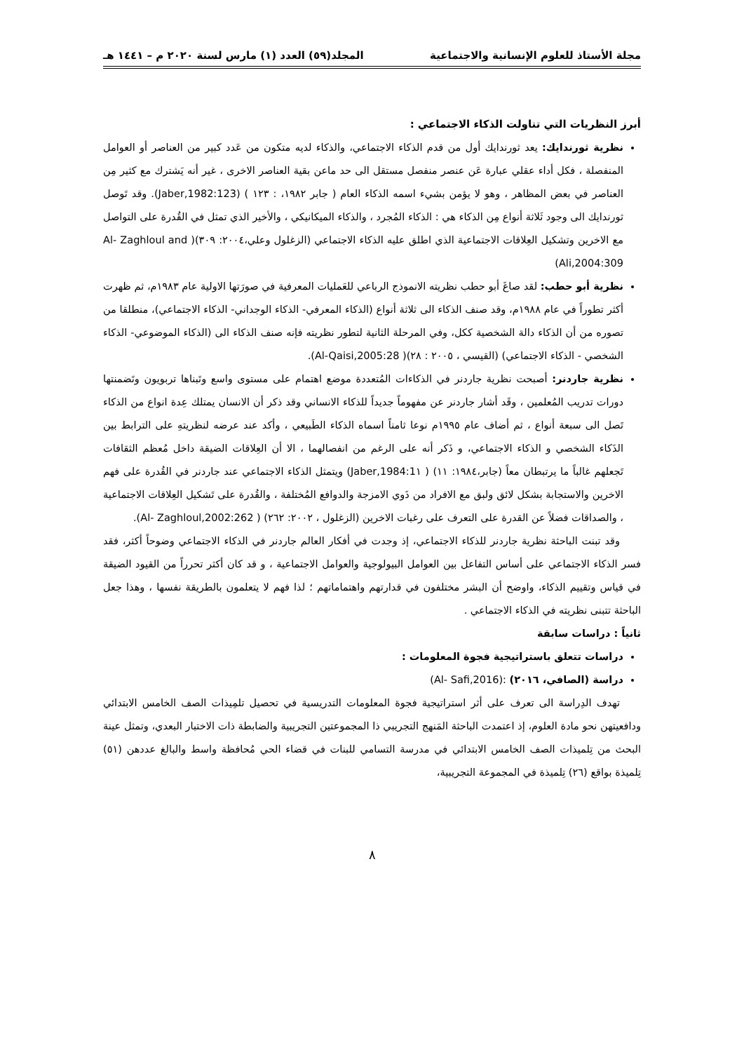مجلة الأستاذ للعلوم الإنسانية والاجتماعية المجلد(٥٩) العدد (١) مارس لسنة ٢٠٢٠ م – ١٤٤١ هـ
أبرز النظريات التي تناولت الذكاء الاجتماعي :
نظرية ثورندايك: يعد ثورندايك أول من قدم الذكاء الاجتماعي، والذكاء لديه متكون من عَدد كبير من العناصر أو العوامل المنفصلة ، فكل أداء عقلي عبارة عَن عنصر منفصل مستقل الى حد ماعن بقية العناصر الاخرى ، غير أنه يَشترك مع كثير مِن العناصر في بعض المظاهر ، وهو لا يؤمن بشيء اسمه الذكاء العام ( جابر ١٩٨٢، : ١٢٣ ) (Jaber,1982:123). وقد تَوصل ثورندايك الى وجود ثَلاثة أنواع مِن الذكاء هي : الذكاء المُجرد ، والذكاء الميكانيكي ، والأخير الذي تمثل في القُدرة على التواصل مع الاخرين وتشكيل العِلاقات الاجتماعية الذي اطلق عليه الذكاء الاجتماعي (الزغلول وعلي،٢٠٠٤: ٣٠٩)( Al- Zaghloul and Ali,2004:309)
نظرية أبو حطب: لقد صاغَ أبو حطب نظريته الانموذج الرباعي للعَمليات المعرفية في صورَتها الاولية عام ١٩٨٣م، ثم ظهرت أكثر تطوراً في عام ١٩٨٨م، وقد صنف الذكاء الى ثلاثة أنواع (الذكاء المعرفي- الذكاء الوجداني- الذكاء الاجتماعي)، منطلقا من تصوره من أن الذكاء دالة الشخصية ككل، وفي المرحلة الثانية لتطور نظريته فإنه صنف الذكاء الى (الذكاء الموضوعي- الذكاء الشخصي - الذكاء الاجتماعي) (القيسي ، ٢٠٠٥ : ٢٨)( Al-Qaisi,2005:28).
نظرية جاردنر: أصبحت نظرية جاردنر في الذكاءات المُتعددة موضع اهتمام على مستوى واسع وتَبناها تربويون وتَضمنتها دورات تدريب المُعلمين ، وقَد أشار جاردنر عن مفهوماً جديداً للذكاء الانساني وقد ذكر أن الانسان يمتلك عِدة انواع من الذكاء تَصل الى سبعة أنواع ، ثم أضاف عام ١٩٩٥م نوعا ثامناً اسماه الذكاء الطَبيعي ، وأكد عند عرضه لنظريتهِ على الترابط بين الذَكاء الشخصي و الذكاء الاجتماعي، و ذَكر أنه على الرغم من انفصالهما ، الا أن العِلاقات الضيقة داخل مُعظم الثقافات تَجعلهم غالباً ما يرتبطان معاً (جابر،١٩٨٤: ١١) ( Jaber,1984:1١) ويتمثل الذكاء الاجتماعي عند جاردنر في القُدرة على فهم الاخرين والاستجابة بشكل لائق ولبق مع الافراد من ذَوي الامزجة والدوافع المُختلفة ، والقُدرة على تَشكيل العِلاقات الاجتماعية ، والصداقات فضلاً عن القدرة على التعرف على رغبات الاخرين (الزغلول ، ٢٠٠٢: ٢٦٢) ( Al- Zaghloul,2002:262).
وقد تبنت الباحثة نظرية جاردنر للذكاء الاجتماعي، إذ وجدت في أفكار العالم جاردنر في الذكاء الاجتماعي وضوحاً أكثر، فقد فسر الذكاء الاجتماعي على أساس التفاعل بين العوامل البيولوجية والعوامل الاجتماعية ، و قد كان أكثر تحرراً من القيود الضيقة في قياس وتقييم الذكاء، واوضح أن البشر مختلفون في قدارتهم واهتماماتهم ؛ لذا فهم لا يتعلمون بالطريقة نفسها ، وهذا جعل الباحثة تتبنى نظريته في الذكاء الاجتماعي .
ثانياً : دراسات سابقة
دراسات تتعلق باستراتيجية فجوة المعلومات :
دراسة (الصافي، ٢٠١٦) :(Al- Safi,2016)
تهدف الدِراسة الى تعرف على أثر استراتيجية فجوة المعلومات التدريسية في تحصيل تلمِيذات الصف الخامس الابتدائي ودافعيتهن نحو مادة العلوم، إذ اعتمدت الباحثة المَنهج التجريبي ذا المجموعتين التجريبية والضابطة ذات الاختبار البعدي، وتمثل عينة البحث من تِلميذات الصف الخامس الابتدائي في مدرسة التسامي للبنات في قضاء الحي مُحافظة واسط والبالغ عددهن (٥١) تِلميذة بواقع (٢٦) تِلميذة في المجموعة التجريبية،
٨